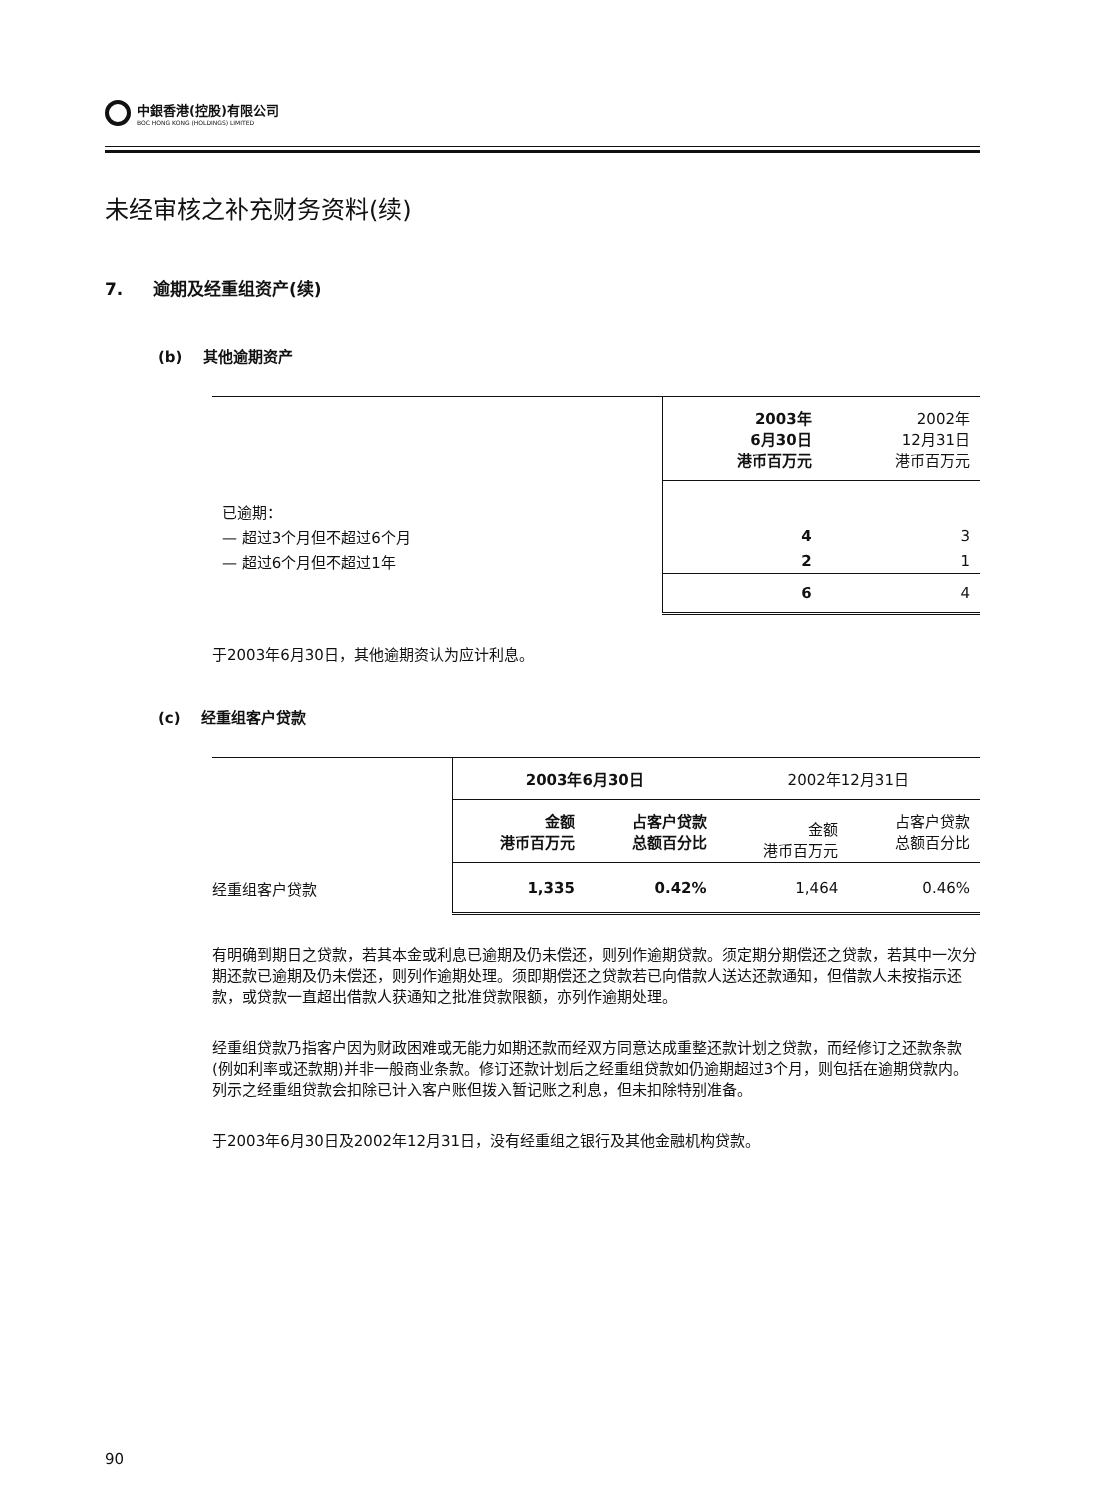中銀香港(控股)有限公司
BOC HONG KONG (HOLDINGS) LIMITED
未经审核之补充财务资料(续)
7. 逾期及经重组资产(续)
(b) 其他逾期资产
| | 2003年 6月30日 港币百万元 | 2002年 12月31日 港币百万元 |
| 已逾期： | | |
| — 超过3个月但不超过6个月 | 4 | 3 |
| — 超过6个月但不超过1年 | 2 | 1 |
| | 6 | 4 |
于2003年6月30日，其他逾期资认为应计利息。
(c) 经重组客户贷款
| | 2003年6月30日 | | 2002年12月31日 | |
| | 金额 港币百万元 | 占客户贷款 总额百分比 | 金额 港币百万元 | 占客户贷款 总额百分比 |
| 经重组客户贷款 | 1,335 | 0.42% | 1,464 | 0.46% |
有明确到期日之贷款，若其本金或利息已逾期及仍未偿还，则列作逾期贷款。须定期分期偿还之贷款，若其中一次分期还款已逾期及仍未偿还，则列作逾期处理。须即期偿还之贷款若已向借款人送达还款通知，但借款人未按指示还款，或贷款一直超出借款人获通知之批准贷款限额，亦列作逾期处理。
经重组贷款乃指客户因为财政困难或无能力如期还款而经双方同意达成重整还款计划之贷款，而经修订之还款条款(例如利率或还款期)并非一般商业条款。修订还款计划后之经重组贷款如仍逾期超过3个月，则包括在逾期贷款内。列示之经重组贷款会扣除已计入客户账但拨入暂记账之利息，但未扣除特别准备。
于2003年6月30日及2002年12月31日，没有经重组之银行及其他金融机构贷款。
90